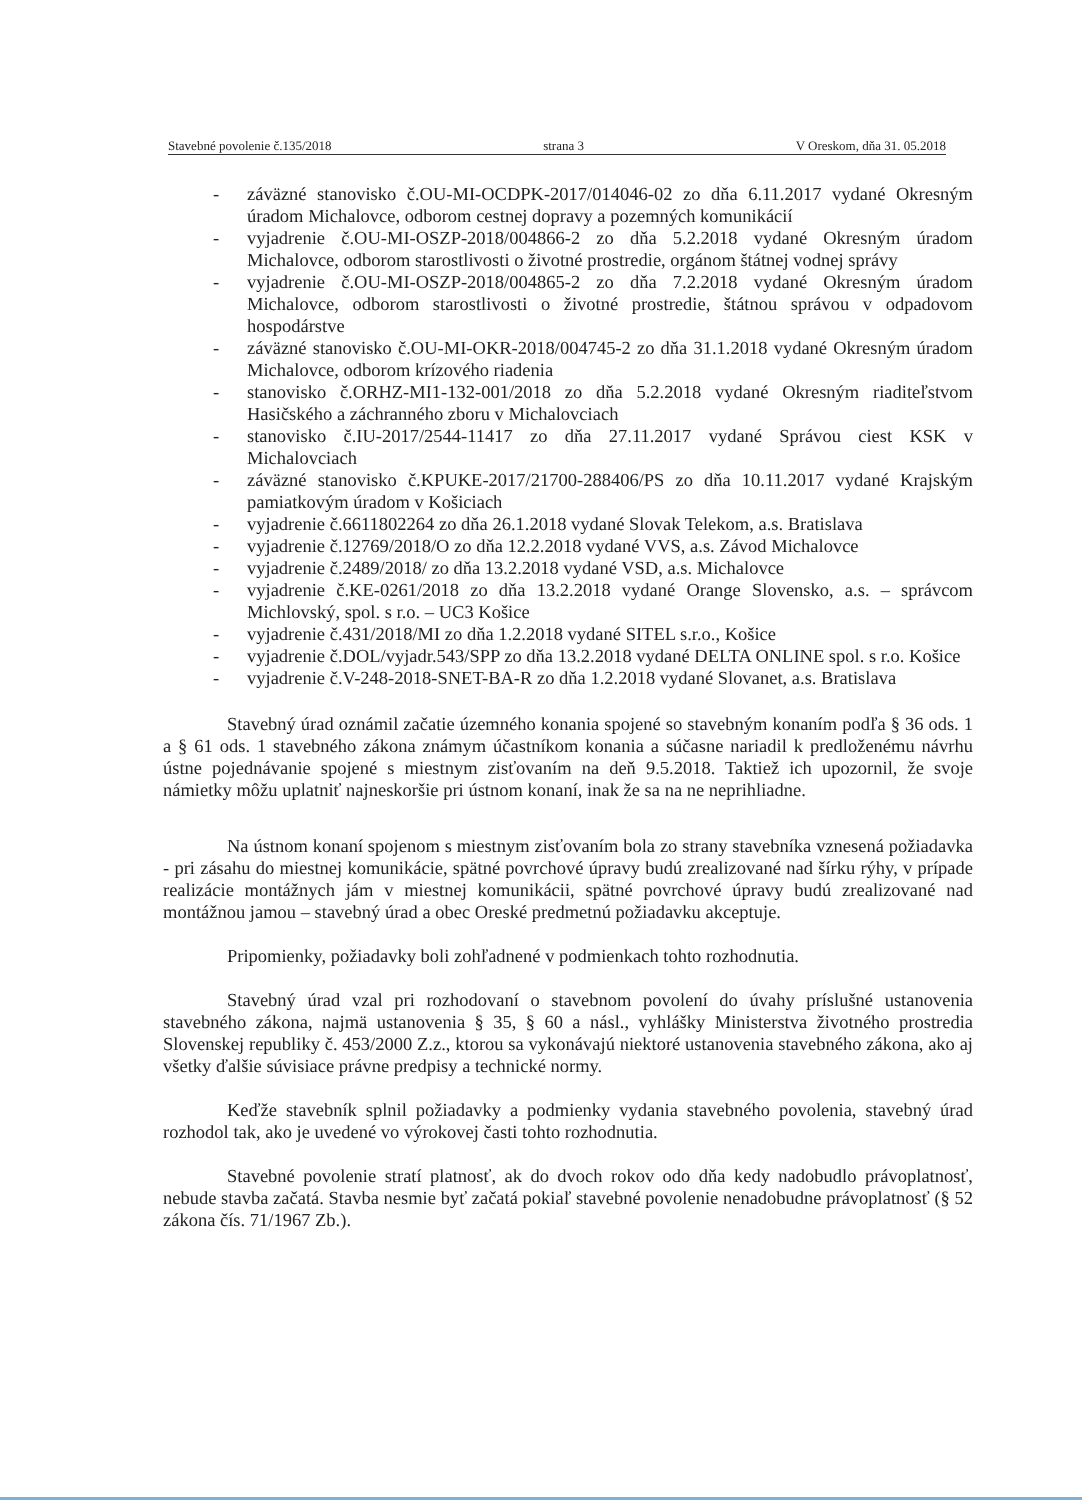Stavebné povolenie č.135/2018 strana 3 V Oreskom, dňa 31. 05.2018
- záväzné stanovisko č.OU-MI-OCDPK-2017/014046-02 zo dňa 6.11.2017 vydané Okresným úradom Michalovce, odborom cestnej dopravy a pozemných komunikácií
- vyjadrenie č.OU-MI-OSZP-2018/004866-2 zo dňa 5.2.2018 vydané Okresným úradom Michalovce, odborom starostlivosti o životné prostredie, orgánom štátnej vodnej správy
- vyjadrenie č.OU-MI-OSZP-2018/004865-2 zo dňa 7.2.2018 vydané Okresným úradom Michalovce, odborom starostlivosti o životné prostredie, štátnou správou v odpadovom hospodárstve
- záväzné stanovisko č.OU-MI-OKR-2018/004745-2 zo dňa 31.1.2018 vydané Okresným úradom Michalovce, odborom krízového riadenia
- stanovisko č.ORHZ-MI1-132-001/2018 zo dňa 5.2.2018 vydané Okresným riaditeľstvom Hasičského a záchranného zboru v Michalovciach
- stanovisko č.IU-2017/2544-11417 zo dňa 27.11.2017 vydané Správou ciest KSK v Michalovciach
- záväzné stanovisko č.KPUKE-2017/21700-288406/PS zo dňa 10.11.2017 vydané Krajským pamiatkovým úradom v Košiciach
- vyjadrenie č.6611802264 zo dňa 26.1.2018 vydané Slovak Telekom, a.s. Bratislava
- vyjadrenie č.12769/2018/O zo dňa 12.2.2018 vydané VVS, a.s. Závod Michalovce
- vyjadrenie č.2489/2018/ zo dňa 13.2.2018 vydané VSD, a.s. Michalovce
- vyjadrenie č.KE-0261/2018 zo dňa 13.2.2018 vydané Orange Slovensko, a.s. – správcom Michlovský, spol. s r.o. – UC3 Košice
- vyjadrenie č.431/2018/MI zo dňa 1.2.2018 vydané SITEL s.r.o., Košice
- vyjadrenie č.DOL/vyjadr.543/SPP zo dňa 13.2.2018 vydané DELTA ONLINE spol. s r.o. Košice
- vyjadrenie č.V-248-2018-SNET-BA-R zo dňa 1.2.2018 vydané Slovanet, a.s. Bratislava
Stavebný úrad oznámil začatie územného konania spojené so stavebným konaním podľa § 36 ods. 1 a § 61 ods. 1 stavebného zákona známym účastníkom konania a súčasne nariadil k predloženému návrhu ústne pojednávanie spojené s miestnym zisťovaním na deň 9.5.2018. Taktiež ich upozornil, že svoje námietky môžu uplatniť najneskoršie pri ústnom konaní, inak že sa na ne neprihliadne.
Na ústnom konaní spojenom s miestnym zisťovaním bola zo strany stavebníka vznesená požiadavka - pri zásahu do miestnej komunikácie, spätné povrchové úpravy budú zrealizované nad šírku rýhy, v prípade realizácie montážnych jám v miestnej komunikácii, spätné povrchové úpravy budú zrealizované nad montážnou jamou – stavebný úrad a obec Oreské predmetnú požiadavku akceptuje.
Pripomienky, požiadavky boli zohľadnené v podmienkach tohto rozhodnutia.
Stavebný úrad vzal pri rozhodovaní o stavebnom povolení do úvahy príslušné ustanovenia stavebného zákona, najmä ustanovenia § 35, § 60 a násl., vyhlášky Ministerstva životného prostredia Slovenskej republiky č. 453/2000 Z.z., ktorou sa vykonávajú niektoré ustanovenia stavebného zákona, ako aj všetky ďalšie súvisiace právne predpisy a technické normy.
Keďže stavebník splnil požiadavky a podmienky vydania stavebného povolenia, stavebný úrad rozhodol tak, ako je uvedené vo výrokovej časti tohto rozhodnutia.
Stavebné povolenie stratí platnosť, ak do dvoch rokov odo dňa kedy nadobudlo právoplatnosť, nebude stavba začatá. Stavba nesmie byť začatá pokiaľ stavebné povolenie nenadobudne právoplatnosť (§ 52 zákona čís. 71/1967 Zb.).